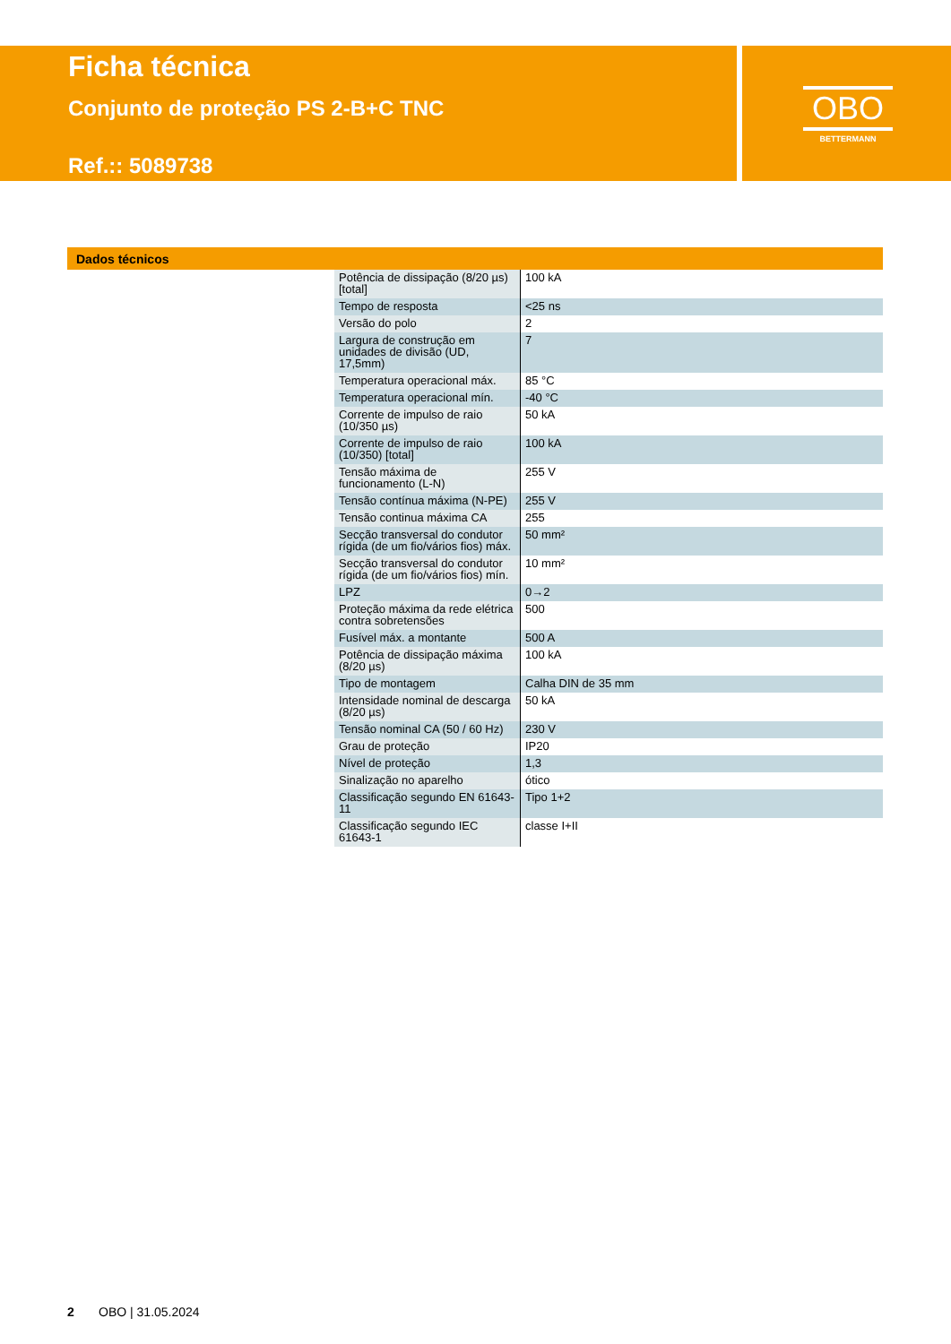Ficha técnica
Conjunto de proteção PS 2-B+C TNC
Ref.:: 5089738
OBO
BETTERMANN
Dados técnicos
| Potência de dissipação (8/20 µs) [total] | 100 kA |
| Tempo de resposta | <25 ns |
| Versão do polo | 2 |
| Largura de construção em unidades de divisão (UD, 17,5mm) | 7 |
| Temperatura operacional máx. | 85 °C |
| Temperatura operacional mín. | -40 °C |
| Corrente de impulso de raio (10/350 µs) | 50 kA |
| Corrente de impulso de raio (10/350) [total] | 100 kA |
| Tensão máxima de funcionamento (L-N) | 255 V |
| Tensão contínua máxima (N-PE) | 255 V |
| Tensão continua máxima CA | 255 |
| Secção transversal do condutor rígida (de um fio/vários fios) máx. | 50 mm² |
| Secção transversal do condutor rígida (de um fio/vários fios) mín. | 10 mm² |
| LPZ | 0→2 |
| Proteção máxima da rede elétrica contra sobretensões | 500 |
| Fusível máx. a montante | 500 A |
| Potência de dissipação máxima (8/20 µs) | 100 kA |
| Tipo de montagem | Calha DIN de 35 mm |
| Intensidade nominal de descarga (8/20 µs) | 50 kA |
| Tensão nominal CA (50 / 60 Hz) | 230 V |
| Grau de proteção | IP20 |
| Nível de proteção | 1,3 |
| Sinalização no aparelho | ótico |
| Classificação segundo EN 61643-11 | Tipo 1+2 |
| Classificação segundo IEC 61643-1 | classe I+II |
2 OBO | 31.05.2024